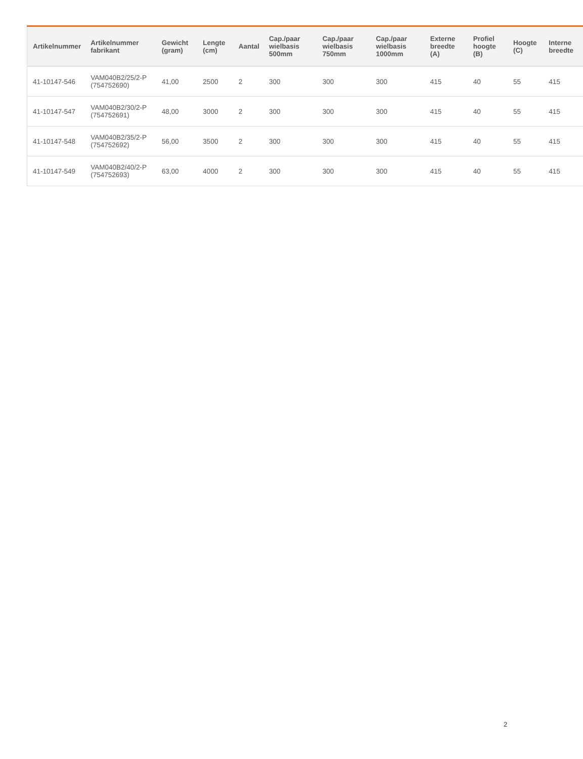| Artikelnummer | Artikelnummer fabrikant | Gewicht (gram) | Lengte (cm) | Aantal | Cap./paar wielbasis 500mm | Cap./paar wielbasis 750mm | Cap./paar wielbasis 1000mm | Externe breedte (A) | Profiel hoogte (B) | Hoogte (C) | Interne breedte |
| --- | --- | --- | --- | --- | --- | --- | --- | --- | --- | --- | --- |
| 41-10147-546 | VAM040B2/25/2-P (754752690) | 41,00 | 2500 | 2 | 300 | 300 | 300 | 415 | 40 | 55 | 415 |
| 41-10147-547 | VAM040B2/30/2-P (754752691) | 48,00 | 3000 | 2 | 300 | 300 | 300 | 415 | 40 | 55 | 415 |
| 41-10147-548 | VAM040B2/35/2-P (754752692) | 56,00 | 3500 | 2 | 300 | 300 | 300 | 415 | 40 | 55 | 415 |
| 41-10147-549 | VAM040B2/40/2-P (754752693) | 63,00 | 4000 | 2 | 300 | 300 | 300 | 415 | 40 | 55 | 415 |
2